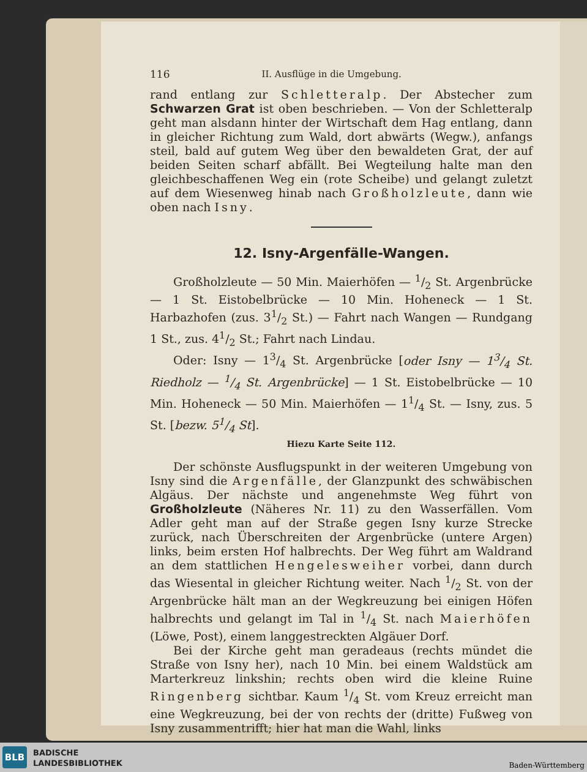116 II. Ausflüge in die Umgebung.
rand entlang zur Schletteralp. Der Abstecher zum Schwarzen Grat ist oben beschrieben. — Von der Schletteralp geht man alsdann hinter der Wirtschaft dem Hag entlang, dann in gleicher Richtung zum Wald, dort abwärts (Wegw.), anfangs steil, bald auf gutem Weg über den bewaldeten Grat, der auf beiden Seiten scharf abfällt. Bei Wegteilung halte man den gleichbeschaffenen Weg ein (rote Scheibe) und gelangt zuletzt auf dem Wiesenweg hinab nach Großholzleute, dann wie oben nach Isny.
12. Isny-Argenfälle-Wangen.
Großholzleute — 50 Min. Maierhöfen — 1/2 St. Argenbrücke — 1 St. Eistobelbrücke — 10 Min. Hoheneck — 1 St. Harbazhofen (zus. 31/2 St.) — Fahrt nach Wangen — Rundgang 1 St., zus. 41/2 St.; Fahrt nach Lindau.
Oder: Isny — 13/4 St. Argenbrücke [oder Isny — 13/4 St. Riedholz — 1/4 St. Argenbrücke] — 1 St. Eistobelbrücke — 10 Min. Hoheneck — 50 Min. Maierhöfen — 11/4 St. — Isny, zus. 5 St. [bezw. 51/4 St].
Hiezu Karte Seite 112.
Der schönste Ausflugspunkt in der weiteren Umgebung von Isny sind die Argenfälle, der Glanzpunkt des schwäbischen Algäus. Der nächste und angenehmste Weg führt von Großholzleute (Näheres Nr. 11) zu den Wasserfällen. Vom Adler geht man auf der Straße gegen Isny kurze Strecke zurück, nach Überschreiten der Argenbrücke (untere Argen) links, beim ersten Hof halbrechts. Der Weg führt am Waldrand an dem stattlichen Hengelesweiher vorbei, dann durch das Wiesental in gleicher Richtung weiter. Nach 1/2 St. von der Argenbrücke hält man an der Wegkreuzung bei einigen Höfen halbrechts und gelangt im Tal in 1/4 St. nach Maierhöfen (Löwe, Post), einem langgestreckten Algäuer Dorf.
Bei der Kirche geht man geradeaus (rechts mündet die Straße von Isny her), nach 10 Min. bei einem Waldstück am Marterkreuz linkshin; rechts oben wird die kleine Ruine Ringenberg sichtbar. Kaum 1/4 St. vom Kreuz erreicht man eine Wegkreuzung, bei der von rechts der (dritte) Fußweg von Isny zusammentrifft; hier hat man die Wahl, links
BLB
BADISCHE
LANDESBIBLIOTHEK
Baden-Württemberg